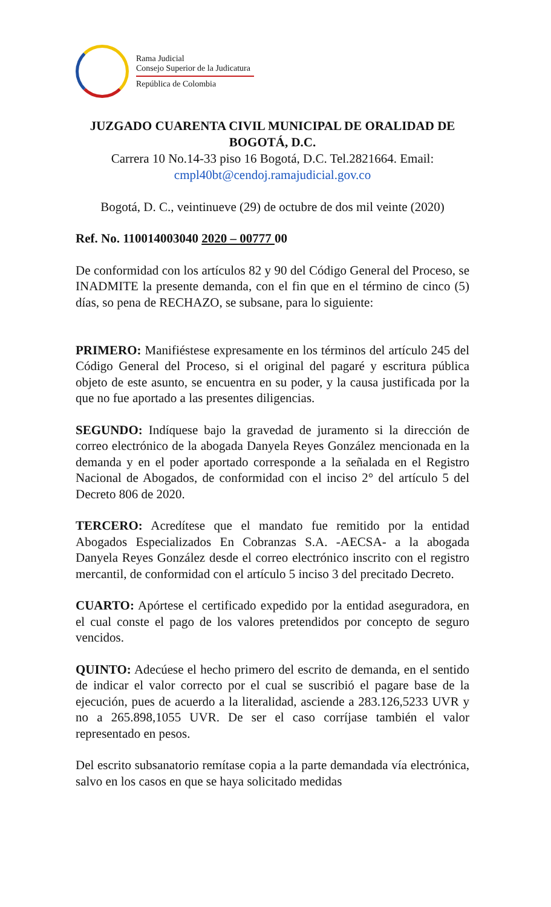Rama Judicial
Consejo Superior de la Judicatura
República de Colombia
JUZGADO CUARENTA CIVIL MUNICIPAL DE ORALIDAD DE BOGOTÁ, D.C.
Carrera 10 No.14-33 piso 16 Bogotá, D.C. Tel.2821664. Email:
cmpl40bt@cendoj.ramajudicial.gov.co
Bogotá, D. C., veintinueve (29) de octubre de dos mil veinte (2020)
Ref. No. 110014003040 2020 – 00777 00
De conformidad con los artículos 82 y 90 del Código General del Proceso, se INADMITE la presente demanda, con el fin que en el término de cinco (5) días, so pena de RECHAZO, se subsane, para lo siguiente:
PRIMERO: Manifiéstese expresamente en los términos del artículo 245 del Código General del Proceso, si el original del pagaré y escritura pública objeto de este asunto, se encuentra en su poder, y la causa justificada por la que no fue aportado a las presentes diligencias.
SEGUNDO: Indíquese bajo la gravedad de juramento si la dirección de correo electrónico de la abogada Danyela Reyes González mencionada en la demanda y en el poder aportado corresponde a la señalada en el Registro Nacional de Abogados, de conformidad con el inciso 2° del artículo 5 del Decreto 806 de 2020.
TERCERO: Acredítese que el mandato fue remitido por la entidad Abogados Especializados En Cobranzas S.A. -AECSA- a la abogada Danyela Reyes González desde el correo electrónico inscrito con el registro mercantil, de conformidad con el artículo 5 inciso 3 del precitado Decreto.
CUARTO: Apórtese el certificado expedido por la entidad aseguradora, en el cual conste el pago de los valores pretendidos por concepto de seguro vencidos.
QUINTO: Adecúese el hecho primero del escrito de demanda, en el sentido de indicar el valor correcto por el cual se suscribió el pagare base de la ejecución, pues de acuerdo a la literalidad, asciende a 283.126,5233 UVR y no a 265.898,1055 UVR. De ser el caso corríjase también el valor representado en pesos.
Del escrito subsanatorio remítase copia a la parte demandada vía electrónica, salvo en los casos en que se haya solicitado medidas